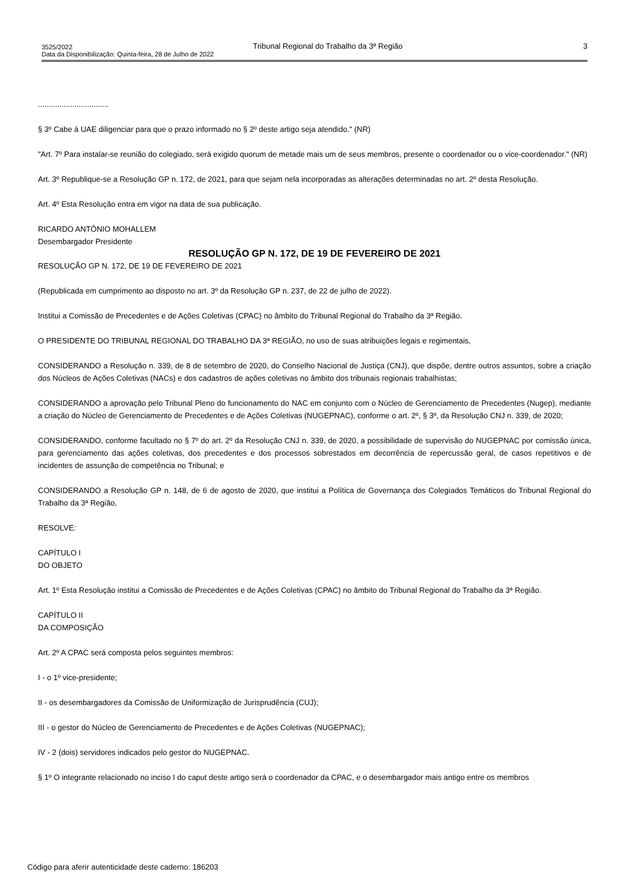3525/2022 Tribunal Regional do Trabalho da 3ª Região 3
Data da Disponibilização: Quinta-feira, 28 de Julho de 2022
.................................
§ 3º Cabe à UAE diligenciar para que o prazo informado no § 2º deste artigo seja atendido." (NR)
"Art. 7º Para instalar-se reunião do colegiado, será exigido quorum de metade mais um de seus membros, presente o coordenador ou o vice-coordenador." (NR)
Art. 3º Republique-se a Resolução GP n. 172, de 2021, para que sejam nela incorporadas as alterações determinadas no art. 2º desta Resolução.
Art. 4º Esta Resolução entra em vigor na data de sua publicação.
RICARDO ANTÔNIO MOHALLEM
Desembargador Presidente
RESOLUÇÃO GP N. 172, DE 19 DE FEVEREIRO DE 2021
RESOLUÇÃO GP N. 172, DE 19 DE FEVEREIRO DE 2021
(Republicada em cumprimento ao disposto no art. 3º da Resolução GP n. 237, de 22 de julho de 2022).
Institui a Comissão de Precedentes e de Ações Coletivas (CPAC) no âmbito do Tribunal Regional do Trabalho da 3ª Região.
O PRESIDENTE DO TRIBUNAL REGIONAL DO TRABALHO DA 3ª REGIÃO, no uso de suas atribuições legais e regimentais,
CONSIDERANDO a Resolução n. 339, de 8 de setembro de 2020, do Conselho Nacional de Justiça (CNJ), que dispõe, dentre outros assuntos, sobre a criação dos Núcleos de Ações Coletivas (NACs) e dos cadastros de ações coletivas no âmbito dos tribunais regionais trabalhistas;
CONSIDERANDO a aprovação pelo Tribunal Pleno do funcionamento do NAC em conjunto com o Núcleo de Gerenciamento de Precedentes (Nugep), mediante a criação do Núcleo de Gerenciamento de Precedentes e de Ações Coletivas (NUGEPNAC), conforme o art. 2º, § 3º, da Resolução CNJ n. 339, de 2020;
CONSIDERANDO, conforme facultado no § 7º do art. 2º da Resolução CNJ n. 339, de 2020, a possibilidade de supervisão do NUGEPNAC por comissão única, para gerenciamento das ações coletivas, dos precedentes e dos processos sobrestados em decorrência de repercussão geral, de casos repetitivos e de incidentes de assunção de competência no Tribunal; e
CONSIDERANDO a Resolução GP n. 148, de 6 de agosto de 2020, que institui a Política de Governança dos Colegiados Temáticos do Tribunal Regional do Trabalho da 3ª Região,
RESOLVE:
CAPÍTULO I
DO OBJETO
Art. 1º Esta Resolução institui a Comissão de Precedentes e de Ações Coletivas (CPAC) no âmbito do Tribunal Regional do Trabalho da 3ª Região.
CAPÍTULO II
DA COMPOSIÇÃO
Art. 2º A CPAC será composta pelos seguintes membros:
I - o 1º vice-presidente;
II - os desembargadores da Comissão de Uniformização de Jurisprudência (CUJ);
III - o gestor do Núcleo de Gerenciamento de Precedentes e de Ações Coletivas (NUGEPNAC);
IV - 2 (dois) servidores indicados pelo gestor do NUGEPNAC.
§ 1º O integrante relacionado no inciso I do caput deste artigo será o coordenador da CPAC, e o desembargador mais antigo entre os membros
Código para aferir autenticidade deste caderno: 186203